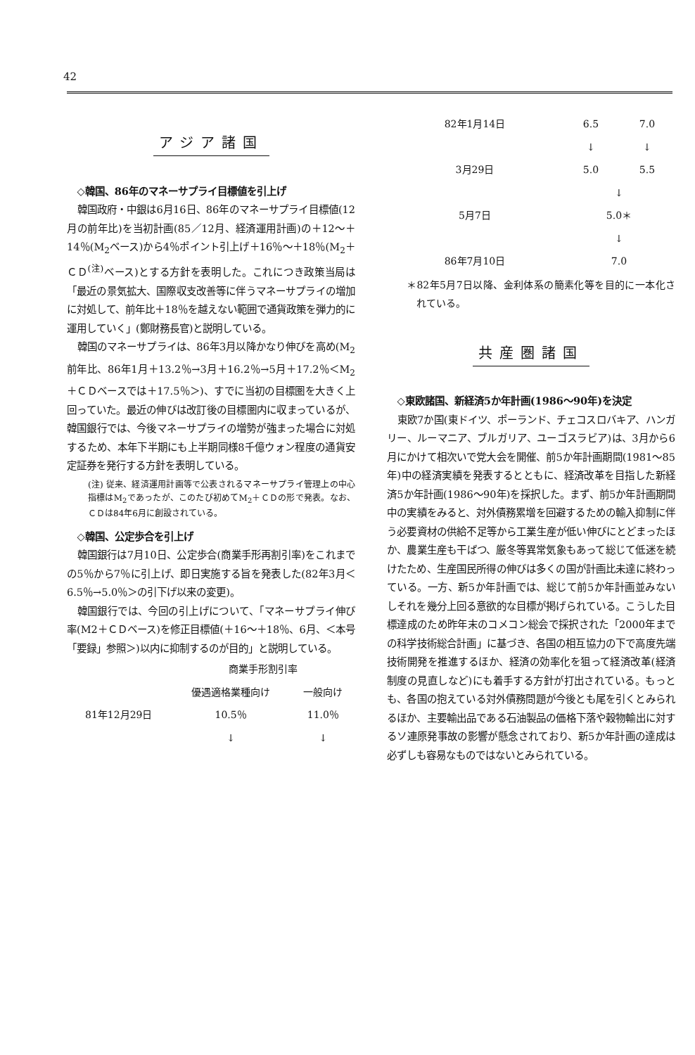42
アジア諸国
◇韓国、86年のマネーサプライ目標値を引上げ
韓国政府・中銀は6月16日、86年のマネーサプライ目標値(12月の前年比)を当初計画(85／12月、経済運用計画)の＋12～＋14％(M<sub>2</sub>ベース)から4％ポイント引上げ＋16％～＋18％(M<sub>2</sub>＋ＣＤ<sup>(注)</sup>ベース)とする方針を表明した。これにつき政策当局は「最近の景気拡大、国際収支改善等に伴うマネーサプライの増加に対処して、前年比＋18％を越えない範囲で通貨政策を弾力的に運用していく」(鄭財務長官)と説明している。
韓国のマネーサプライは、86年3月以降かなり伸びを高め(M<sub>2</sub> 前年比、86年1月＋13.2％→3月＋16.2％→5月＋17.2％＜M<sub>2</sub>＋ＣＤベースでは＋17.5％＞)、すでに当初の目標圏を大きく上回っていた。最近の伸びは改訂後の目標圏内に収まっているが、韓国銀行では、今後マネーサプライの増勢が強まった場合に対処するため、本年下半期にも上半期同様8千億ウォン程度の通貨安定証券を発行する方針を表明している。
(注) 従来、経済運用計画等で公表されるマネーサプライ管理上の中心指標はM<sub>2</sub>であったが、このたび初めてM<sub>2</sub>＋ＣＤの形で発表。なお、ＣＤは84年6月に創設されている。
◇韓国、公定歩合を引上げ
韓国銀行は7月10日、公定歩合(商業手形再割引率)をこれまでの5％から7％に引上げ、即日実施する旨を発表した(82年3月＜6.5％→5.0％＞の引下げ以来の変更)。
韓国銀行では、今回の引上げについて、「マネーサプライ伸び率(M2＋ＣＤベース)を修正目標値(＋16～＋18％、6月、＜本号「要録」参照＞)以内に抑制するのが目的」と説明している。
| | 商業手形割引率 | |
| --- | --- | --- |
| | 優遇適格業種向け | 一般向け |
| 81年12月29日 | 10.5％ | 11.0％ |
| | ↓ | ↓ |
| 82年1月14日 | 6.5 | 7.0 |
| | ↓ | ↓ |
| 3月29日 | 5.0 | 5.5 |
| | ↓ | |
| 5月7日 | 5.0＊ | |
| | ↓ | |
| 86年7月10日 | 7.0 | |
＊82年5月7日以降、金利体系の簡素化等を目的に一本化されている。
共産圏諸国
◇東欧諸国、新経済5か年計画(1986～90年)を決定
東欧7か国(東ドイツ、ポーランド、チェコスロバキア、ハンガリー、ルーマニア、ブルガリア、ユーゴスラビア)は、3月から6月にかけて相次いで党大会を開催、前5か年計画期間(1981～85年)中の経済実績を発表するとともに、経済改革を目指した新経済5か年計画(1986～90年)を採択した。まず、前5か年計画期間中の実績をみると、対外債務累増を回避するための輸入抑制に伴う必要資材の供給不足等から工業生産が低い伸びにとどまったほか、農業生産も干ばつ、厳冬等異常気象もあって総じて低迷を続けたため、生産国民所得の伸びは多くの国が計画比未達に終わっている。一方、新5か年計画では、総じて前5か年計画並みないしそれを幾分上回る意欲的な目標が掲げられている。こうした目標達成のため昨年末のコメコン総会で採択された「2000年までの科学技術総合計画」に基づき、各国の相互協力の下で高度先端技術開発を推進するほか、経済の効率化を狙って経済改革(経済制度の見直しなど)にも着手する方針が打出されている。もっとも、各国の抱えている対外債務問題が今後とも尾を引くとみられるほか、主要輸出品である石油製品の価格下落や穀物輸出に対するソ連原発事故の影響が懸念されており、新5か年計画の達成は必ずしも容易なものではないとみられている。